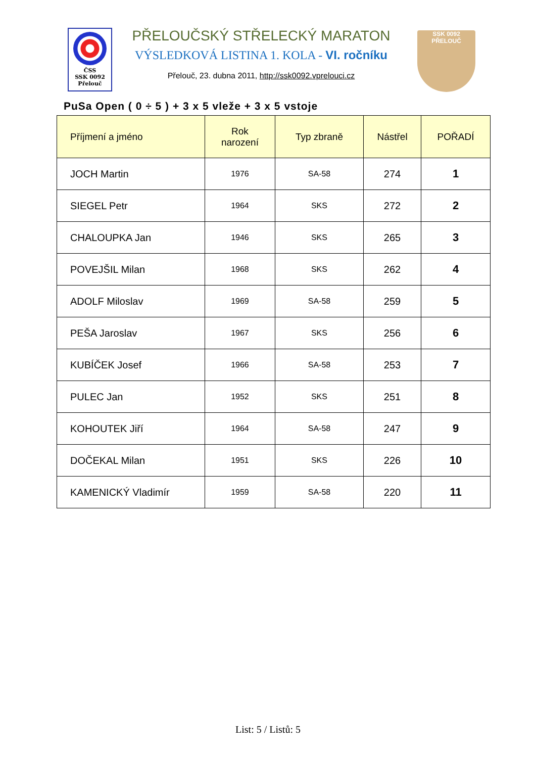ČSS
SSK 0092
Přelouč
PŘELOUČSKÝ STŘELECKÝ MARATON
VÝSLEDKOVÁ LISTINA 1. KOLA - VI. ročníku
Přelouč, 23. dubna 2011, http://ssk0092.vprelouci.cz
SSK 0092
PŘELOUČ
PuSa Open ( 0 ÷ 5 ) + 3 x 5 vleže + 3 x 5 vstoje
| Příjmení a jméno | Rok narození | Typ zbraně | Nástřel | POŘADÍ |
| --- | --- | --- | --- | --- |
| JOCH Martin | 1976 | SA-58 | 274 | 1 |
| SIEGEL Petr | 1964 | SKS | 272 | 2 |
| CHALOUPKA Jan | 1946 | SKS | 265 | 3 |
| POVEJŠIL Milan | 1968 | SKS | 262 | 4 |
| ADOLF Miloslav | 1969 | SA-58 | 259 | 5 |
| PEŠA Jaroslav | 1967 | SKS | 256 | 6 |
| KUBÍČEK Josef | 1966 | SA-58 | 253 | 7 |
| PULEC Jan | 1952 | SKS | 251 | 8 |
| KOHOUTEK Jiří | 1964 | SA-58 | 247 | 9 |
| DOČEKAL Milan | 1951 | SKS | 226 | 10 |
| KAMENICKÝ Vladimír | 1959 | SA-58 | 220 | 11 |
List: 5 / Listů: 5